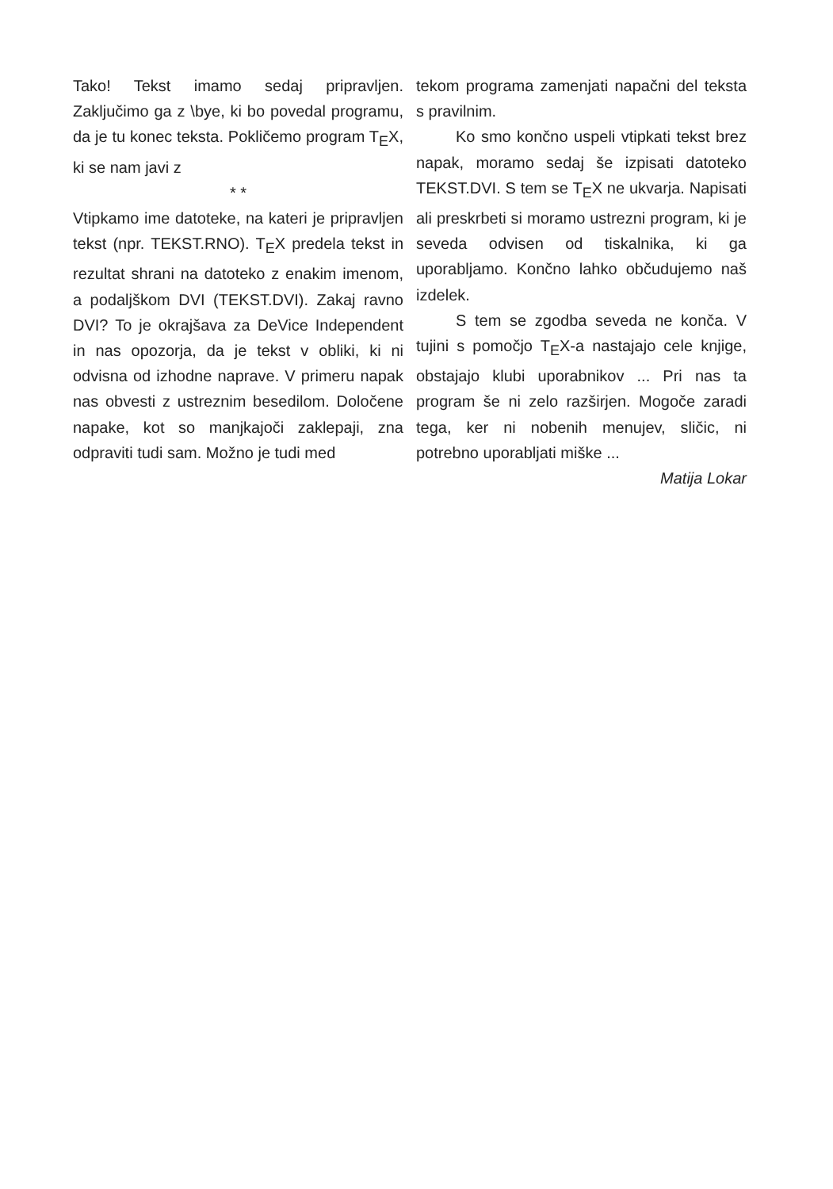Tako! Tekst imamo sedaj pripravljen. Zaključimo ga z \bye, ki bo povedal programu, da je tu konec teksta. Pokličemo program T<sub>E</sub>X, ki se nam javi z
* *
Vtipkamo ime datoteke, na kateri je pripravljen tekst (npr. TEKST.RNO). T<sub>E</sub>X predela tekst in rezultat shrani na datoteko z enakim imenom, a podaljškom DVI (TEKST.DVI). Zakaj ravno DVI? To je okrajšava za DeVice Independent in nas opozorja, da je tekst v obliki, ki ni odvisna od izhodne naprave. V primeru napak nas obvesti z ustreznim besedilom. Določene napake, kot so manjkajoči zaklepaji, zna odpraviti tudi sam. Možno je tudi med
tekom programa zamenjati napačni del teksta s pravilnim.
Ko smo končno uspeli vtipkati tekst brez napak, moramo sedaj še izpisati datoteko TEKST.DVI. S tem se T<sub>E</sub>X ne ukvarja. Napisati ali preskrbeti si moramo ustrezni program, ki je seveda odvisen od tiskalnika, ki ga uporabljamo. Končno lahko občudujemo naš izdelek.
S tem se zgodba seveda ne konča. V tujini s pomočjo T<sub>E</sub>X-a nastajajo cele knjige, obstajajo klubi uporabnikov ... Pri nas ta program še ni zelo razširjen. Mogoče zaradi tega, ker ni nobenih menujev, sličic, ni potrebno uporabljati miške ...
Matija Lokar